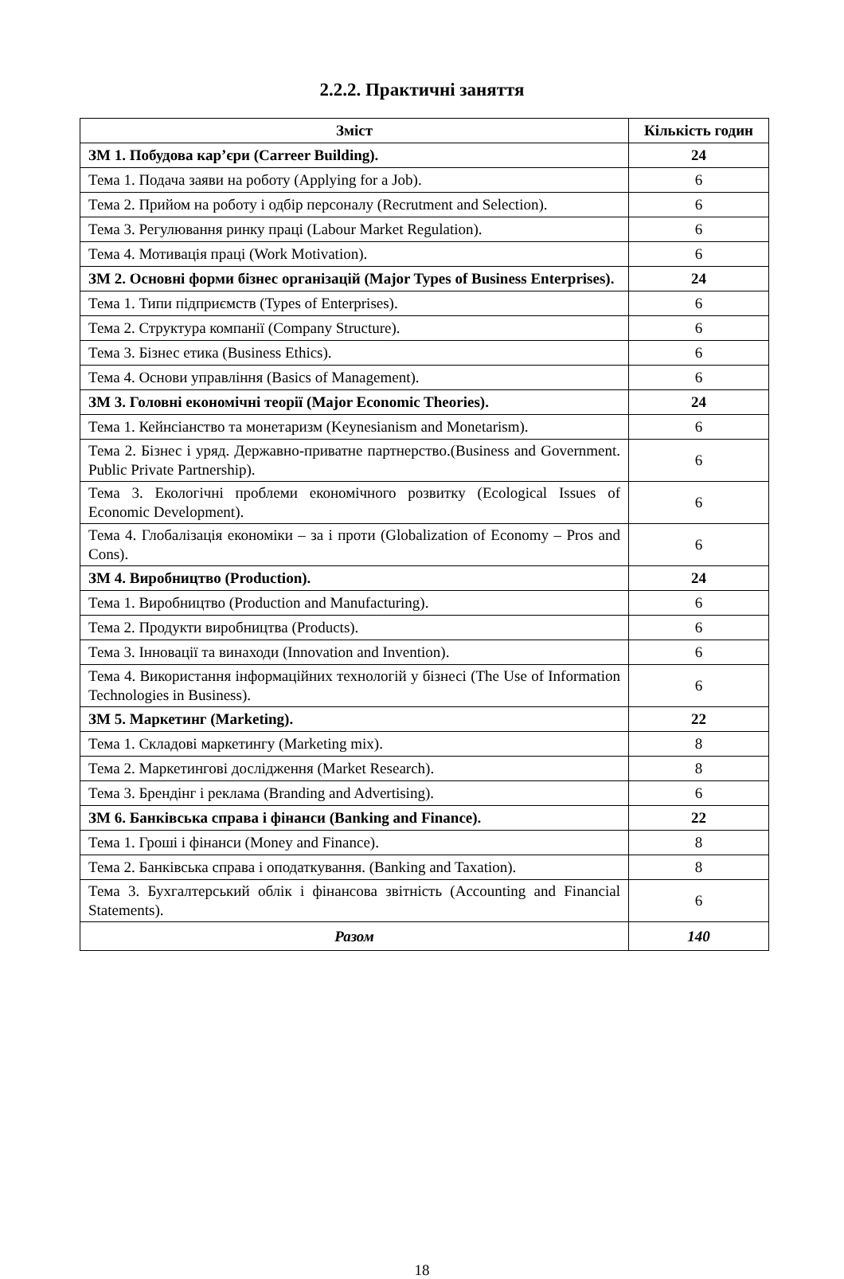2.2.2. Практичні заняття
| Зміст | Кількість годин |
| --- | --- |
| ЗМ 1. Побудова кар’єри (Carreer Building). | 24 |
| Тема 1. Подача заяви на роботу (Applying for a Job). | 6 |
| Тема 2. Прийом на роботу і одбір персоналу (Recrutment and Selection). | 6 |
| Тема 3. Регулювання ринку праці (Labour Market Regulation). | 6 |
| Тема 4. Мотивація праці (Work Motivation). | 6 |
| ЗМ 2. Основні форми бізнес організацій (Major Types of Business Enterprises). | 24 |
| Тема 1. Типи підприємств (Types of Enterprises). | 6 |
| Тема 2. Структура компанії (Company Structure). | 6 |
| Тема 3. Бізнес етика (Business Ethics). | 6 |
| Тема 4. Основи управління (Basics of Management). | 6 |
| ЗМ 3. Головні економічні теорії (Major Economic Theories). | 24 |
| Тема 1. Кейнсіанство та монетаризм (Keynesianism and Monetarism). | 6 |
| Тема 2. Бізнес і уряд. Державно-приватне партнерство.(Business and Government. Public Private Partnership). | 6 |
| Тема 3. Екологічні проблеми економічного розвитку (Ecological Issues of Economic Development). | 6 |
| Тема 4. Глобалізація економіки – за і проти (Globalization of Economy – Pros and Cons). | 6 |
| ЗМ 4. Виробництво (Production). | 24 |
| Тема 1. Виробництво (Production and Manufacturing). | 6 |
| Тема 2. Продукти виробництва (Products). | 6 |
| Тема 3. Інновації та винаходи (Innovation and Invention). | 6 |
| Тема 4. Використання інформаційних технологій у бізнесі (The Use of Information Technologies in Business). | 6 |
| ЗМ 5. Маркетинг (Marketing). | 22 |
| Тема 1. Складові маркетингу (Marketing mix). | 8 |
| Тема 2. Маркетингові дослідження (Market Research). | 8 |
| Тема 3. Брендінг і реклама (Branding and Advertising). | 6 |
| ЗМ 6. Банківська справа і фінанси (Banking and Finance). | 22 |
| Тема 1. Гроші і фінанси (Money and Finance). | 8 |
| Тема 2. Банківська справа і оподаткування. (Banking and Taxation). | 8 |
| Тема 3. Бухгалтерський облік і фінансова звітність (Accounting and Financial Statements). | 6 |
| Разом | 140 |
18